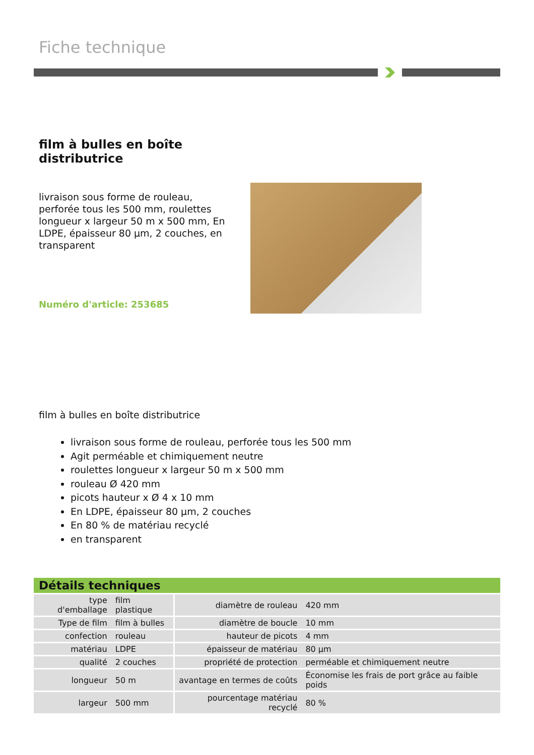Fiche technique
film à bulles en boîte distributrice
livraison sous forme de rouleau, perforée tous les 500 mm, roulettes longueur x largeur 50 m x 500 mm, En LDPE, épaisseur 80 µm, 2 couches, en transparent
Numéro d'article: 253685
film à bulles en boîte distributrice
livraison sous forme de rouleau, perforée tous les 500 mm
Agit perméable et chimiquement neutre
roulettes longueur x largeur 50 m x 500 mm
rouleau Ø 420 mm
picots hauteur x Ø 4 x 10 mm
En LDPE, épaisseur 80 µm, 2 couches
En 80 % de matériau recyclé
en transparent
| Détails techniques | | | |
| --- | --- | --- | --- |
| type d'emballage | film plastique | diamètre de rouleau | 420 mm |
| Type de film | film à bulles | diamètre de boucle | 10 mm |
| confection | rouleau | hauteur de picots | 4 mm |
| matériau | LDPE | épaisseur de matériau | 80 µm |
| qualité | 2 couches | propriété de protection | perméable et chimiquement neutre |
| longueur | 50 m | avantage en termes de coûts | Économise les frais de port grâce au faible poids |
| largeur | 500 mm | pourcentage matériau recyclé | 80 % |